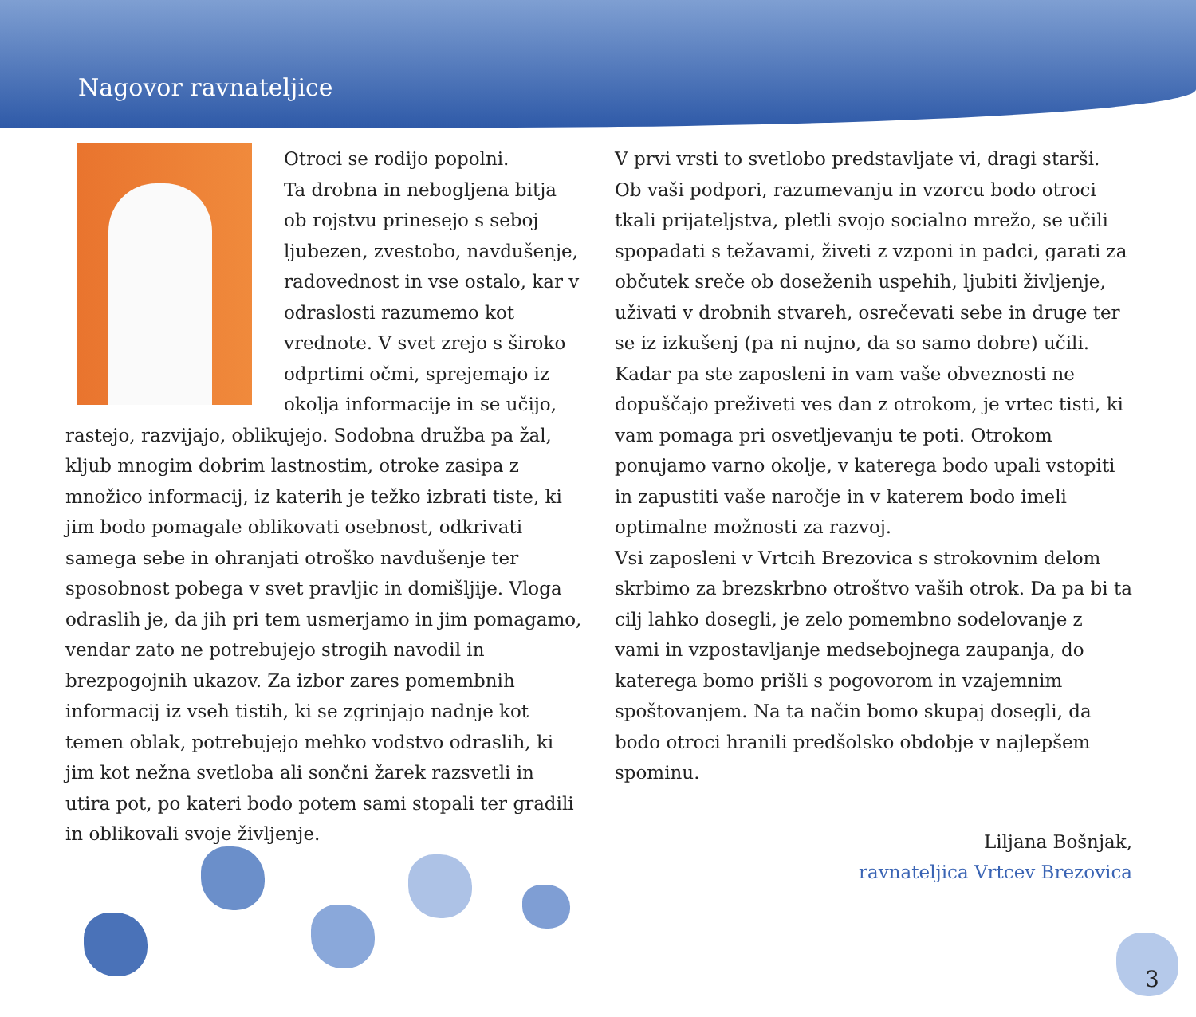Nagovor ravnateljice
Otroci se rodijo popolni.
Ta drobna in nebogljena bitja ob rojstvu prinesejo s seboj ljubezen, zvestobo, navdušenje, radovednost in vse ostalo, kar v odraslosti razumemo kot vrednote. V svet zrejo s široko odprtimi očmi, sprejemajo iz okolja informacije in se učijo, rastejo, razvijajo, oblikujejo. Sodobna družba pa žal, kljub mnogim dobrim lastnostim, otroke zasipa z množico informacij, iz katerih je težko izbrati tiste, ki jim bodo pomagale oblikovati osebnost, odkrivati samega sebe in ohranjati otroško navdušenje ter sposobnost pobega v svet pravljic in domišljije. Vloga odraslih je, da jih pri tem usmerjamo in jim pomagamo, vendar zato ne potrebujejo strogih navodil in brezpogojnih ukazov. Za izbor zares pomembnih informacij iz vseh tistih, ki se zgrinjajo nadnje kot temen oblak, potrebujejo mehko vodstvo odraslih, ki jim kot nežna svetloba ali sončni žarek razsvetli in utira pot, po kateri bodo potem sami stopali ter gradili in oblikovali svoje življenje.
V prvi vrsti to svetlobo predstavljate vi, dragi starši. Ob vaši podpori, razumevanju in vzorcu bodo otroci tkali prijateljstva, pletli svojo socialno mrežo, se učili spopadati s težavami, živeti z vzponi in padci, garati za občutek sreče ob doseženih uspehih, ljubiti življenje, uživati v drobnih stvareh, osrečevati sebe in druge ter se iz izkušenj (pa ni nujno, da so samo dobre) učili. Kadar pa ste zaposleni in vam vaše obveznosti ne dopuščajo preživeti ves dan z otrokom, je vrtec tisti, ki vam pomaga pri osvetljevanju te poti. Otrokom ponujamo varno okolje, v katerega bodo upali vstopiti in zapustiti vaše naročje in v katerem bodo imeli optimalne možnosti za razvoj.
Vsi zaposleni v Vrtcih Brezovica s strokovnim delom skrbimo za brezskrbno otroštvo vaših otrok. Da pa bi ta cilj lahko dosegli, je zelo pomembno sodelovanje z vami in vzpostavljanje medsebojnega zaupanja, do katerega bomo prišli s pogovorom in vzajemnim spoštovanjem. Na ta način bomo skupaj dosegli, da bodo otroci hranili predšolsko obdobje v najlepšem spominu.
Liljana Bošnjak,
ravnateljica Vrtcev Brezovica
3